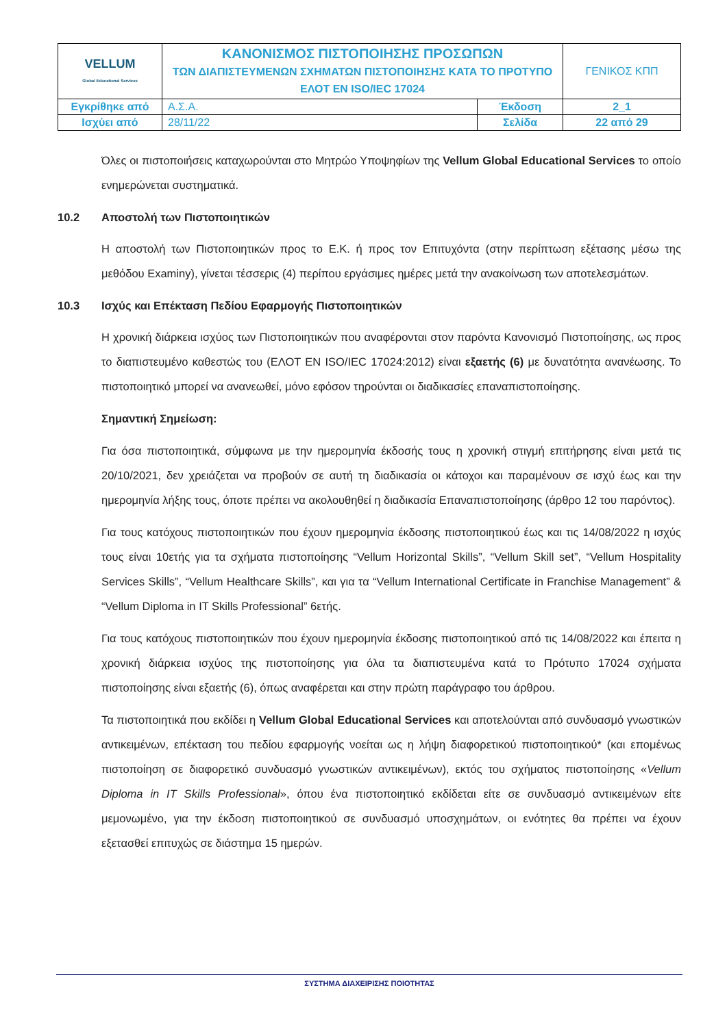| VELLUM Global Educational Services | ΚΑΝΟΝΙΣΜΟΣ ΠΙΣΤΟΠΟΙΗΣΗΣ ΠΡΟΣΩΠΩΝ ΤΩΝ ΔΙΑΠΙΣΤΕΥΜΕΝΩΝ ΣΧΗΜΑΤΩΝ ΠΙΣΤΟΠΟΙΗΣΗΣ ΚΑΤΑ ΤΟ ΠΡΟΤΥΠΟ ΕΛΟΤ EN ISO/IEC 17024 | | ΓΕΝΙΚΟΣ ΚΠΠ |
| Εγκρίθηκε από | Α.Σ.Α. | Έκδοση | 2_1 |
| Ισχύει από | 28/11/22 | Σελίδα | 22 από 29 |
Όλες οι πιστοποιήσεις καταχωρούνται στο Μητρώο Υποψηφίων της Vellum Global Educational Services το οποίο ενημερώνεται συστηματικά.
10.2 Αποστολή των Πιστοποιητικών
Η αποστολή των Πιστοποιητικών προς το Ε.Κ. ή προς τον Επιτυχόντα (στην περίπτωση εξέτασης μέσω της μεθόδου Examiny), γίνεται τέσσερις (4) περίπου εργάσιμες ημέρες μετά την ανακοίνωση των αποτελεσμάτων.
10.3 Ισχύς και Επέκταση Πεδίου Εφαρμογής Πιστοποιητικών
Η χρονική διάρκεια ισχύος των Πιστοποιητικών που αναφέρονται στον παρόντα Κανονισμό Πιστοποίησης, ως προς το διαπιστευμένο καθεστώς του (ΕΛΟΤ EN ISO/IEC 17024:2012) είναι εξαετής (6) με δυνατότητα ανανέωσης. Το πιστοποιητικό μπορεί να ανανεωθεί, μόνο εφόσον τηρούνται οι διαδικασίες επαναπιστοποίησης.
Σημαντική Σημείωση:
Για όσα πιστοποιητικά, σύμφωνα με την ημερομηνία έκδοσής τους η χρονική στιγμή επιτήρησης είναι μετά τις 20/10/2021, δεν χρειάζεται να προβούν σε αυτή τη διαδικασία οι κάτοχοι και παραμένουν σε ισχύ έως και την ημερομηνία λήξης τους, όποτε πρέπει να ακολουθηθεί η διαδικασία Επαναπιστοποίησης (άρθρο 12 του παρόντος).
Για τους κατόχους πιστοποιητικών που έχουν ημερομηνία έκδοσης πιστοποιητικού έως και τις 14/08/2022 η ισχύς τους είναι 10ετής για τα σχήματα πιστοποίησης “Vellum Horizontal Skills”, “Vellum Skill set”, “Vellum Hospitality Services Skills”, “Vellum Healthcare Skills”, και για τα “Vellum International Certificate in Franchise Management” & “Vellum Diploma in IT Skills Professional” 6ετής.
Για τους κατόχους πιστοποιητικών που έχουν ημερομηνία έκδοσης πιστοποιητικού από τις 14/08/2022 και έπειτα η χρονική διάρκεια ισχύος της πιστοποίησης για όλα τα διαπιστευμένα κατά το Πρότυπο 17024 σχήματα πιστοποίησης είναι εξαετής (6), όπως αναφέρεται και στην πρώτη παράγραφο του άρθρου.
Τα πιστοποιητικά που εκδίδει η Vellum Global Educational Services και αποτελούνται από συνδυασμό γνωστικών αντικειμένων, επέκταση του πεδίου εφαρμογής νοείται ως η λήψη διαφορετικού πιστοποιητικού* (και επομένως πιστοποίηση σε διαφορετικό συνδυασμό γνωστικών αντικειμένων), εκτός του σχήματος πιστοποίησης «Vellum Diploma in IT Skills Professional», όπου ένα πιστοποιητικό εκδίδεται είτε σε συνδυασμό αντικειμένων είτε μεμονωμένο, για την έκδοση πιστοποιητικού σε συνδυασμό υποσχημάτων, οι ενότητες θα πρέπει να έχουν εξετασθεί επιτυχώς σε διάστημα 15 ημερών.
ΣΥΣΤΗΜΑ ΔΙΑΧΕΙΡΙΣΗΣ ΠΟΙΟΤΗΤΑΣ